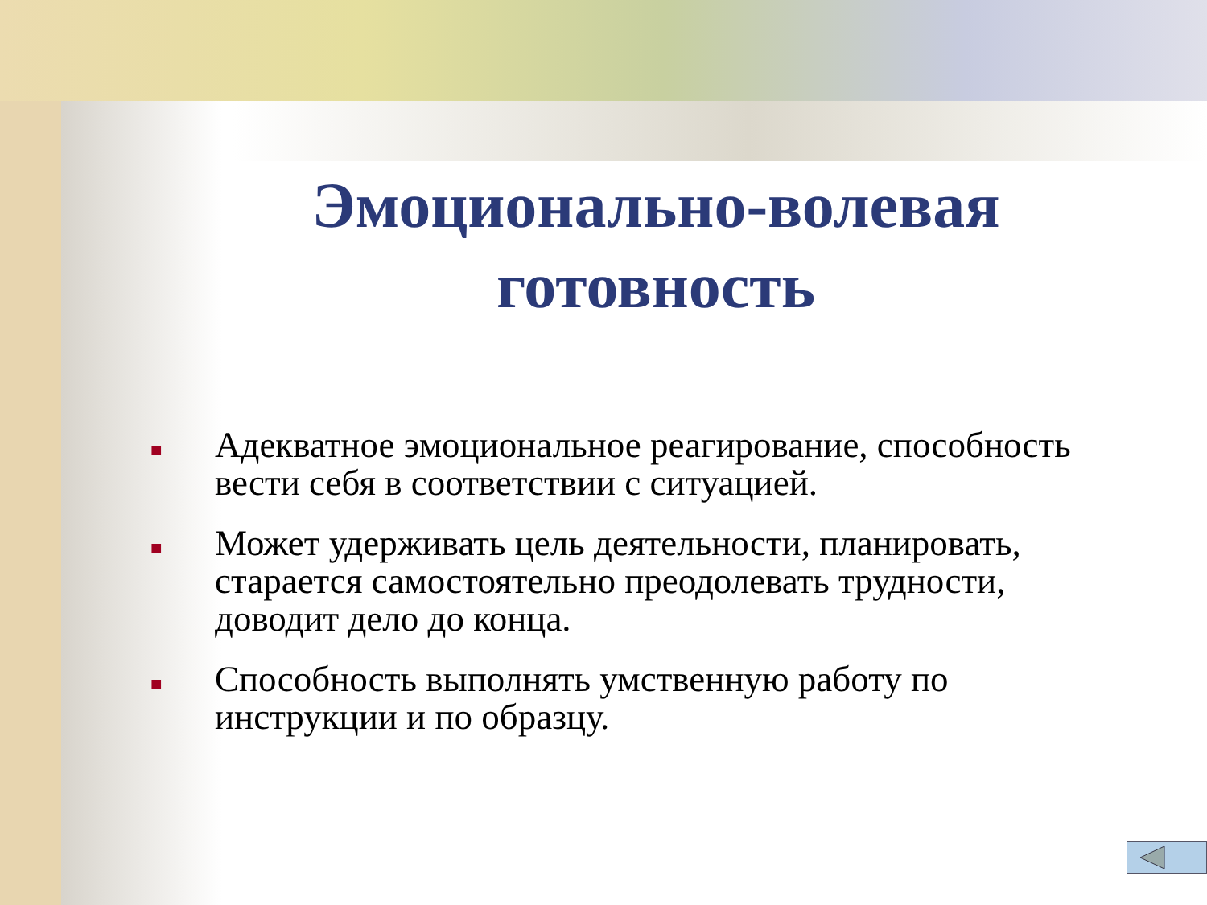Эмоционально-волевая готовность
■ Адекватное эмоциональное реагирование, способность вести себя в соответствии с ситуацией.
■ Может удерживать цель деятельности, планировать, старается самостоятельно преодолевать трудности, доводит дело до конца.
■ Способность выполнять умственную работу по инструкции и по образцу.